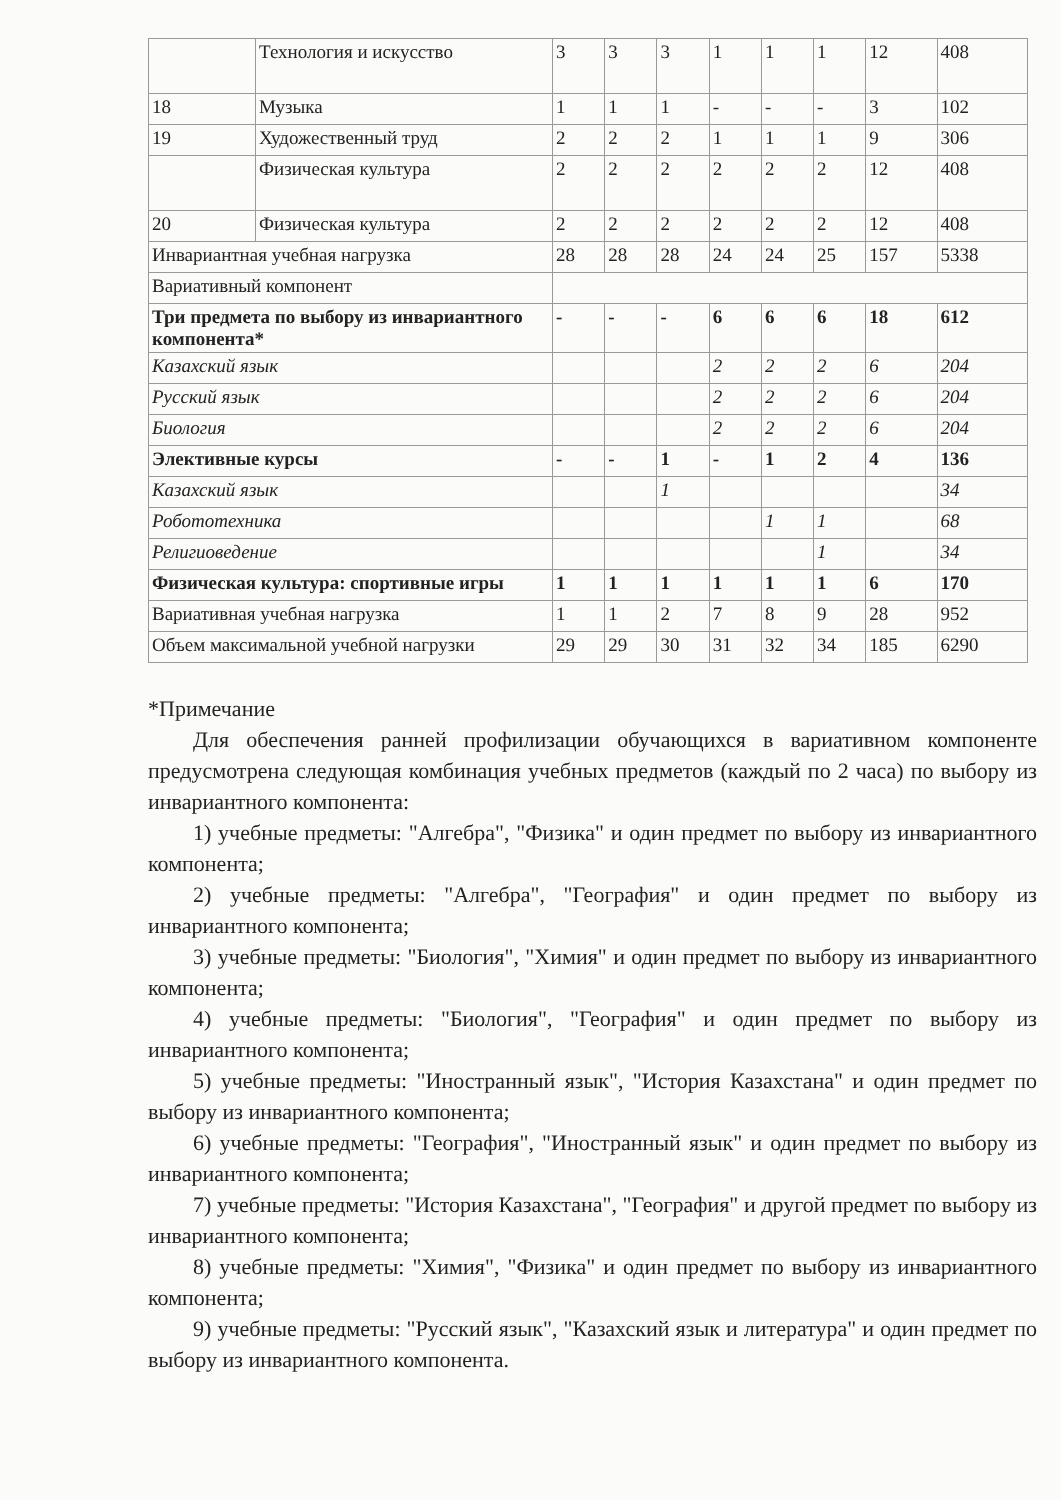| | Технология и искусство | 3 | 3 | 3 | 1 | 1 | 1 | 12 | 408 |
| 18 | Музыка | 1 | 1 | 1 | - | - | - | 3 | 102 |
| 19 | Художественный труд | 2 | 2 | 2 | 1 | 1 | 1 | 9 | 306 |
| | Физическая культура | 2 | 2 | 2 | 2 | 2 | 2 | 12 | 408 |
| 20 | Физическая культура | 2 | 2 | 2 | 2 | 2 | 2 | 12 | 408 |
| Инвариантная учебная нагрузка | | 28 | 28 | 28 | 24 | 24 | 25 | 157 | 5338 |
| Вариативный компонент | | | | | | | | | |
| Три предмета по выбору из инвариантного компонента* | | - | - | - | 6 | 6 | 6 | 18 | 612 |
| Казахский язык | | | | | 2 | 2 | 2 | 6 | 204 |
| Русский язык | | | | | 2 | 2 | 2 | 6 | 204 |
| Биология | | | | | 2 | 2 | 2 | 6 | 204 |
| Элективные курсы | | - | - | 1 | - | 1 | 2 | 4 | 136 |
| Казахский язык | | | | 1 | | | | | 34 |
| Робототехника | | | | | | 1 | 1 | | 68 |
| Религиоведение | | | | | | | 1 | | 34 |
| Физическая культура: спортивные игры | | 1 | 1 | 1 | 1 | 1 | 1 | 6 | 170 |
| Вариативная учебная нагрузка | | 1 | 1 | 2 | 7 | 8 | 9 | 28 | 952 |
| Объем максимальной учебной нагрузки | | 29 | 29 | 30 | 31 | 32 | 34 | 185 | 6290 |
*Примечание
Для обеспечения ранней профилизации обучающихся в вариативном компоненте предусмотрена следующая комбинация учебных предметов (каждый по 2 часа) по выбору из инвариантного компонента:
1) учебные предметы: "Алгебра", "Физика" и один предмет по выбору из инвариантного компонента;
2) учебные предметы: "Алгебра", "География" и один предмет по выбору из инвариантного компонента;
3) учебные предметы: "Биология", "Химия" и один предмет по выбору из инвариантного компонента;
4) учебные предметы: "Биология", "География" и один предмет по выбору из инвариантного компонента;
5) учебные предметы: "Иностранный язык", "История Казахстана" и один предмет по выбору из инвариантного компонента;
6) учебные предметы: "География", "Иностранный язык" и один предмет по выбору из инвариантного компонента;
7) учебные предметы: "История Казахстана", "География" и другой предмет по выбору из инвариантного компонента;
8) учебные предметы: "Химия", "Физика" и один предмет по выбору из инвариантного компонента;
9) учебные предметы: "Русский язык", "Казахский язык и литература" и один предмет по выбору из инвариантного компонента.